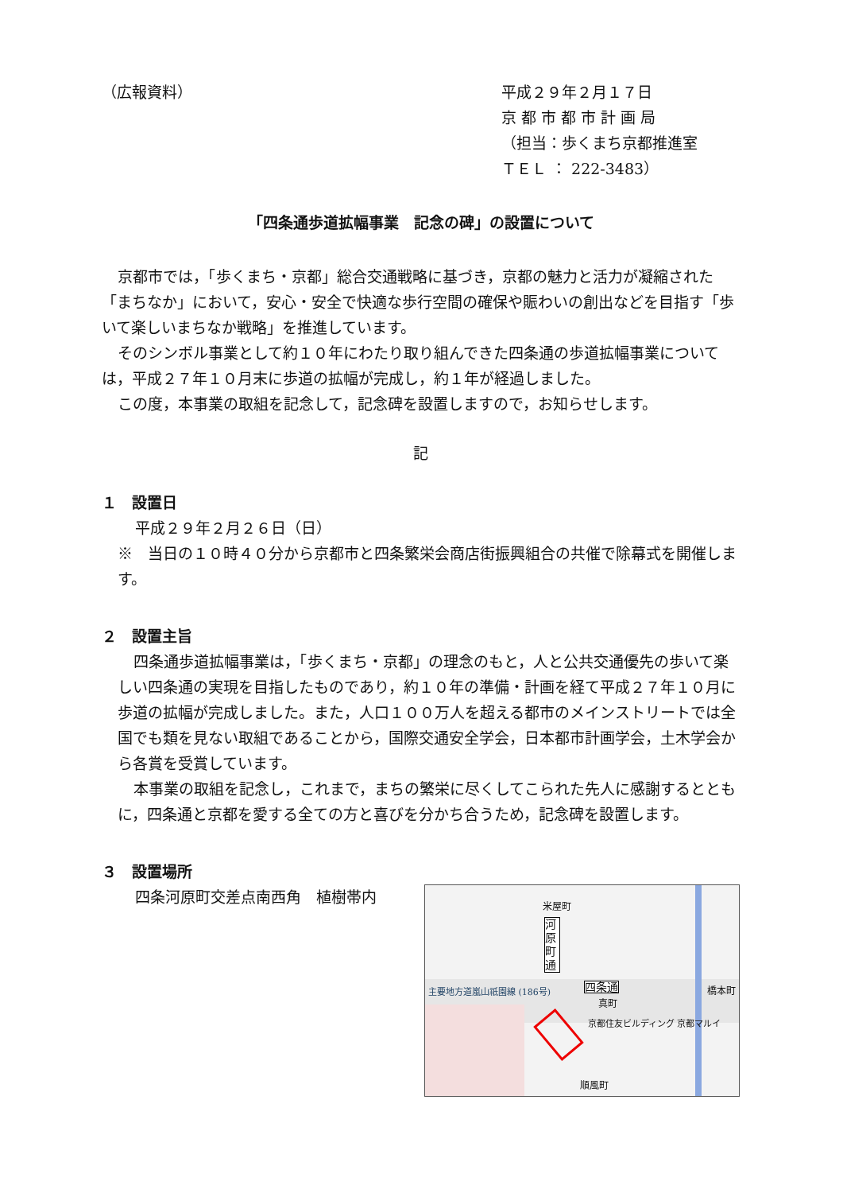（広報資料） 平成２９年２月１７日
京 都 市 都 市 計 画 局
（担当：歩くまち京都推進室
ＴＥＬ ： 222-3483）
「四条通歩道拡幅事業　記念の碑」の設置について
京都市では，「歩くまち・京都」総合交通戦略に基づき，京都の魅力と活力が凝縮された「まちなか」において，安心・安全で快適な歩行空間の確保や賑わいの創出などを目指す「歩いて楽しいまちなか戦略」を推進しています。
そのシンボル事業として約１０年にわたり取り組んできた四条通の歩道拡幅事業については，平成２７年１０月末に歩道の拡幅が完成し，約１年が経過しました。
この度，本事業の取組を記念して，記念碑を設置しますので，お知らせします。
記
１　設置日
平成２９年２月２６日（日）
※　当日の１０時４０分から京都市と四条繁栄会商店街振興組合の共催で除幕式を開催します。
２　設置主旨
四条通歩道拡幅事業は，「歩くまち・京都」の理念のもと，人と公共交通優先の歩いて楽しい四条通の実現を目指したものであり，約１０年の準備・計画を経て平成２７年１０月に歩道の拡幅が完成しました。また，人口１００万人を超える都市のメインストリートでは全国でも類を見ない取組であることから，国際交通安全学会，日本都市計画学会，土木学会から各賞を受賞しています。
本事業の取組を記念し，これまで，まちの繁栄に尽くしてこられた先人に感謝するとともに，四条通と京都を愛する全ての方と喜びを分かち合うため，記念碑を設置します。
３　設置場所
四条河原町交差点南西角　植樹帯内
米屋町
河原町通
四条通
真町
主要地方道嵐山祇園線 (186号) 橋本町
京都住友ビルディング 京都マルイ
順風町